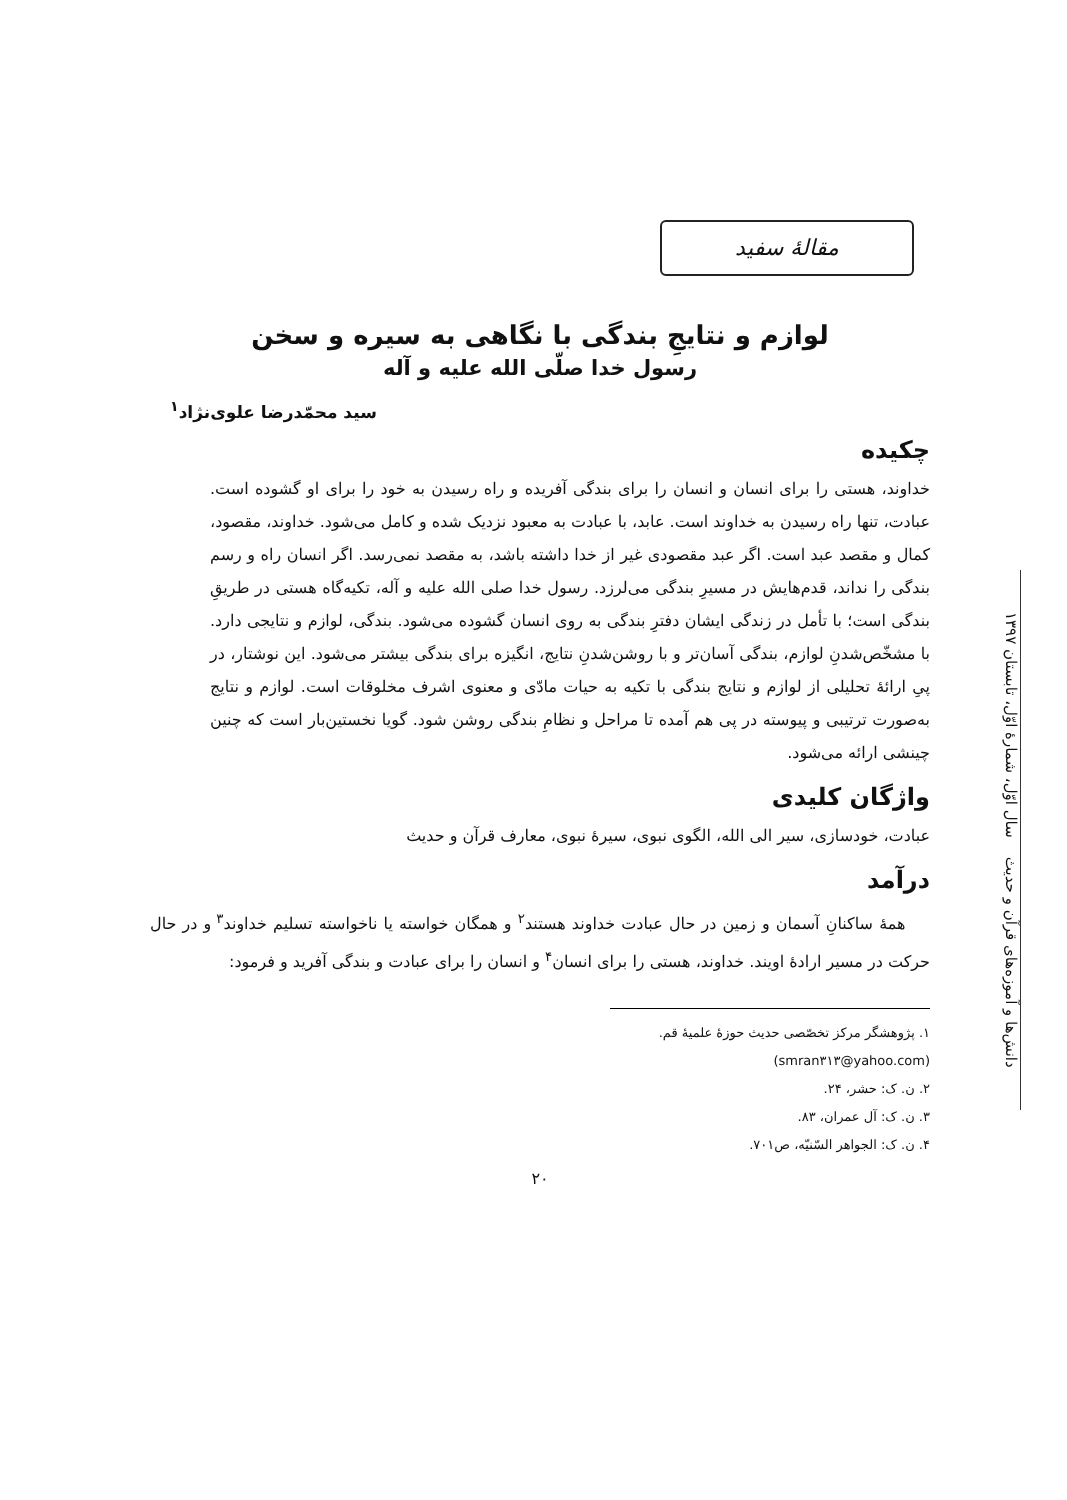مقالهٔ سفید
دانش‌ها و آموزه‌های قرآن و حدیث سال اوّل، شمارهٔ اوّل، تابستان ۱۳۹۷
لوازم و نتایجِ بندگی با نگاهی به سیره و سخن
رسول خدا صلّی الله علیه و آله
سید محمّدرضا علوی‌نژاد<sup>۱</sup>
چکیده
خداوند، هستی را برای انسان و انسان را برای بندگی آفریده و راه رسیدن به خود را برای او گشوده است. عبادت، تنها راه رسیدن به خداوند است. عابد، با عبادت به معبود نزدیک شده و کامل می‌شود. خداوند، مقصود، کمال و مقصد عبد است. اگر عبد مقصودی غیر از خدا داشته باشد، به مقصد نمی‌رسد. اگر انسان راه و رسم بندگی را نداند، قدم‌هایش در مسیرِ بندگی می‌لرزد. رسول خدا صلی الله علیه و آله، تکیه‌گاه هستی در طریقِ بندگی است؛ با تأمل در زندگی ایشان دفترِ بندگی به روی انسان گشوده می‌شود. بندگی، لوازم و نتایجی دارد. با مشخّص‌شدنِ لوازم، بندگی آسان‌تر و با روشن‌شدنِ نتایج، انگیزه برای بندگی بیشتر می‌شود. این نوشتار، در پیِ ارائهٔ تحلیلی از لوازم و نتایج بندگی با تکیه به حیات مادّی و معنوی اشرف مخلوقات است. لوازم و نتایج به‌صورت ترتیبی و پیوسته در پی هم آمده تا مراحل و نظامِ بندگی روشن شود. گویا نخستین‌بار است که چنین چینشی ارائه می‌شود.
واژگان کلیدی
عبادت، خودسازی، سیر الی الله، الگوی نبوی، سیرهٔ نبوی، معارف قرآن و حدیث
درآمد
همهٔ ساکنانِ آسمان و زمین در حال عبادت خداوند هستند<sup>۲</sup> و همگان خواسته یا ناخواسته تسلیم خداوند<sup>۳</sup> و در حال حرکت در مسیر ارادهٔ اویند. خداوند، هستی را برای انسان<sup>۴</sup> و انسان را برای عبادت و بندگی آفرید و فرمود:
۱. پژوهشگر مرکز تخصّصی حدیث حوزهٔ علمیهٔ قم. (smran۳۱۳@yahoo.com)
۲. ن. ک: حشر، ۲۴.
۳. ن. ک: آل عمران، ۸۳.
۴. ن. ک: الجواهر السّنیّه، ص۷۰۱.
۲۰